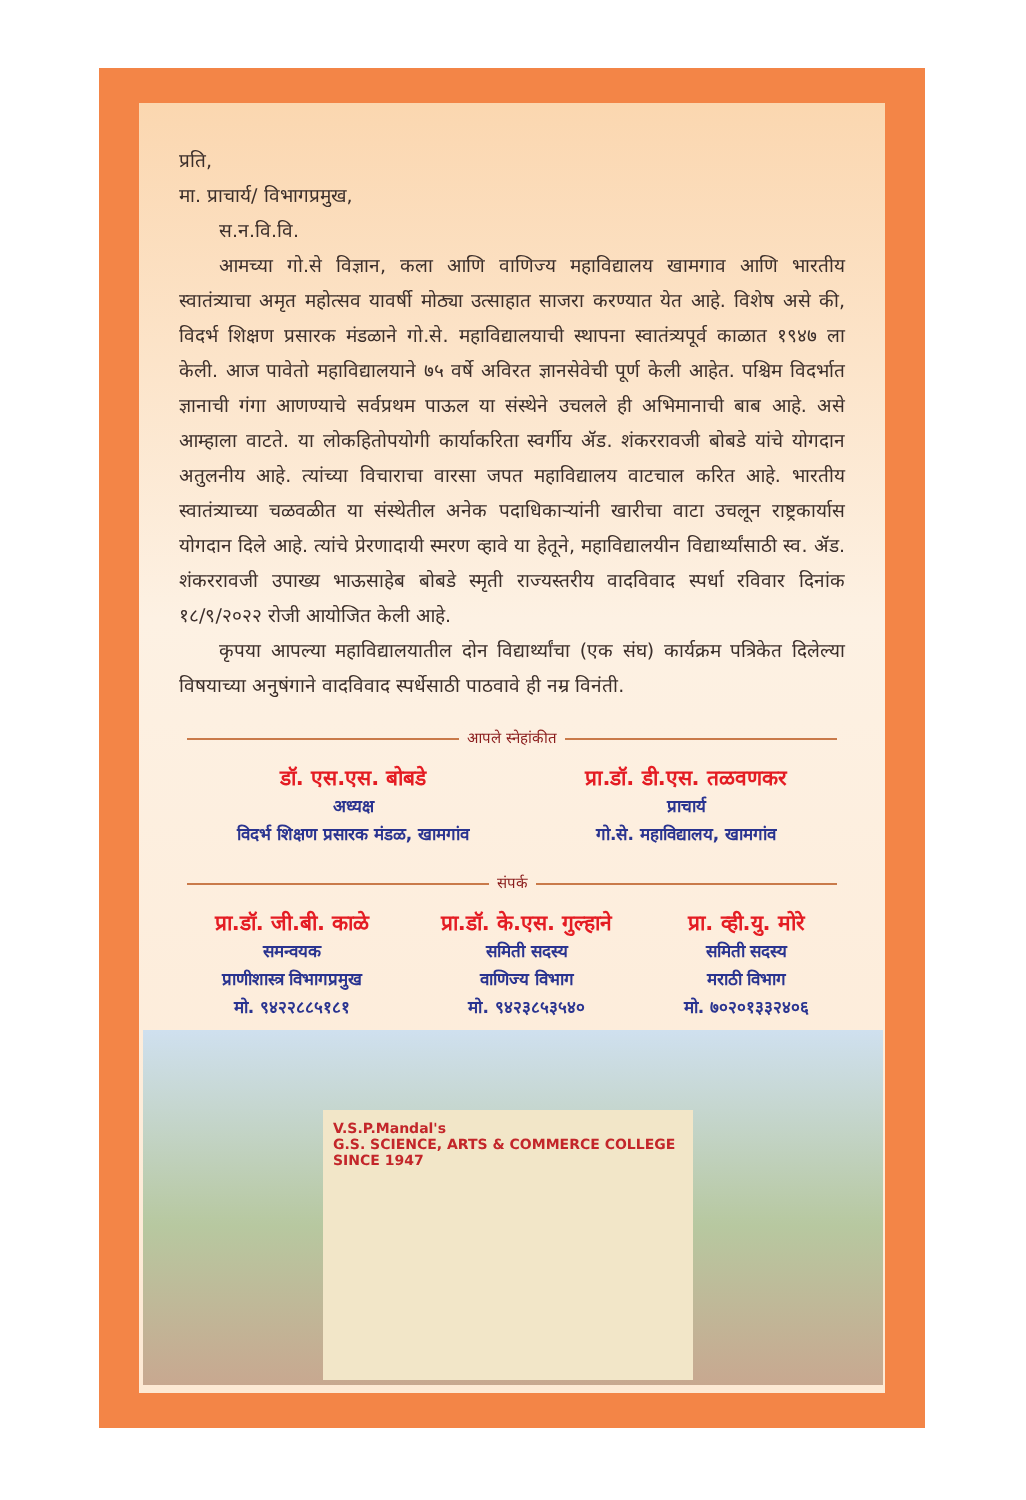प्रति,
मा. प्राचार्य/ विभागप्रमुख,
स.न.वि.वि.
आमच्या गो.से विज्ञान, कला आणि वाणिज्य महाविद्यालय खामगाव आणि भारतीय स्वातंत्र्याचा अमृत महोत्सव यावर्षी मोठ्या उत्साहात साजरा करण्यात येत आहे. विशेष असे की, विदर्भ शिक्षण प्रसारक मंडळाने गो.से. महाविद्यालयाची स्थापना स्वातंत्र्यपूर्व काळात १९४७ ला केली. आज पावेतो महाविद्यालयाने ७५ वर्षे अविरत ज्ञानसेवेची पूर्ण केली आहेत. पश्चिम विदर्भात ज्ञानाची गंगा आणण्याचे सर्वप्रथम पाऊल या संस्थेने उचलले ही अभिमानाची बाब आहे. असे आम्हाला वाटते. या लोकहितोपयोगी कार्याकरिता स्वर्गीय ॲड. शंकररावजी बोबडे यांचे योगदान अतुलनीय आहे. त्यांच्या विचाराचा वारसा जपत महाविद्यालय वाटचाल करित आहे. भारतीय स्वातंत्र्याच्या चळवळीत या संस्थेतील अनेक पदाधिकाऱ्यांनी खारीचा वाटा उचलून राष्ट्रकार्यास योगदान दिले आहे. त्यांचे प्रेरणादायी स्मरण व्हावे या हेतूने, महाविद्यालयीन विद्यार्थ्यांसाठी स्व. ॲड. शंकररावजी उपाख्य भाऊसाहेब बोबडे स्मृती राज्यस्तरीय वादविवाद स्पर्धा रविवार दिनांक १८/९/२०२२ रोजी आयोजित केली आहे.
कृपया आपल्या महाविद्यालयातील दोन विद्यार्थ्यांचा (एक संघ) कार्यक्रम पत्रिकेत दिलेल्या विषयाच्या अनुषंगाने वादविवाद स्पर्धेसाठी पाठवावे ही नम्र विनंती.
आपले स्नेहांकीत
डॉ. एस.एस. बोबडे
अध्यक्ष
विदर्भ शिक्षण प्रसारक मंडळ, खामगांव
प्रा.डॉ. डी.एस. तळवणकर
प्राचार्य
गो.से. महाविद्यालय, खामगांव
संपर्क
प्रा.डॉ. जी.बी. काळे
समन्वयक
प्राणीशास्त्र विभागप्रमुख
मो. ९४२२८८५१८१
प्रा.डॉ. के.एस. गुल्हाने
समिती सदस्य
वाणिज्य विभाग
मो. ९४२३८५३५४०
प्रा. व्ही.यु. मोरे
समिती सदस्य
मराठी विभाग
मो. ७०२०१३३२४०६
V.S.P.Mandal's
G.S. SCIENCE, ARTS & COMMERCE COLLEGE
SINCE 1947